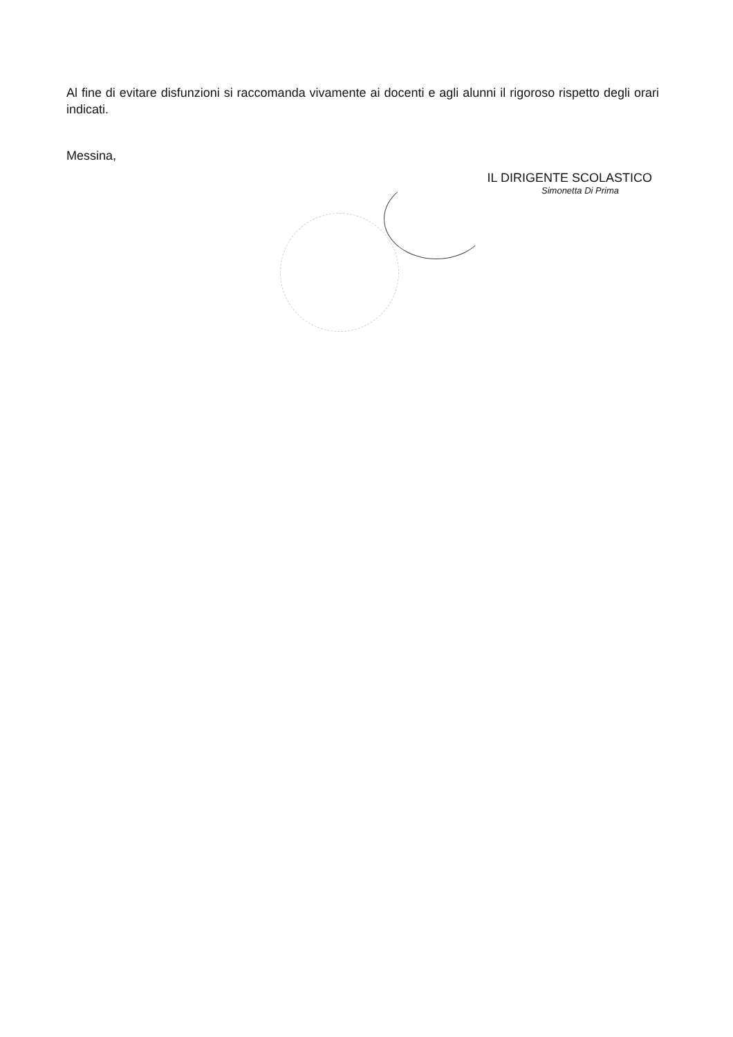Al fine di evitare disfunzioni si raccomanda vivamente ai docenti e agli alunni il rigoroso rispetto degli orari indicati.
Messina,
IL DIRIGENTE SCOLASTICO
Simonetta Di Prima